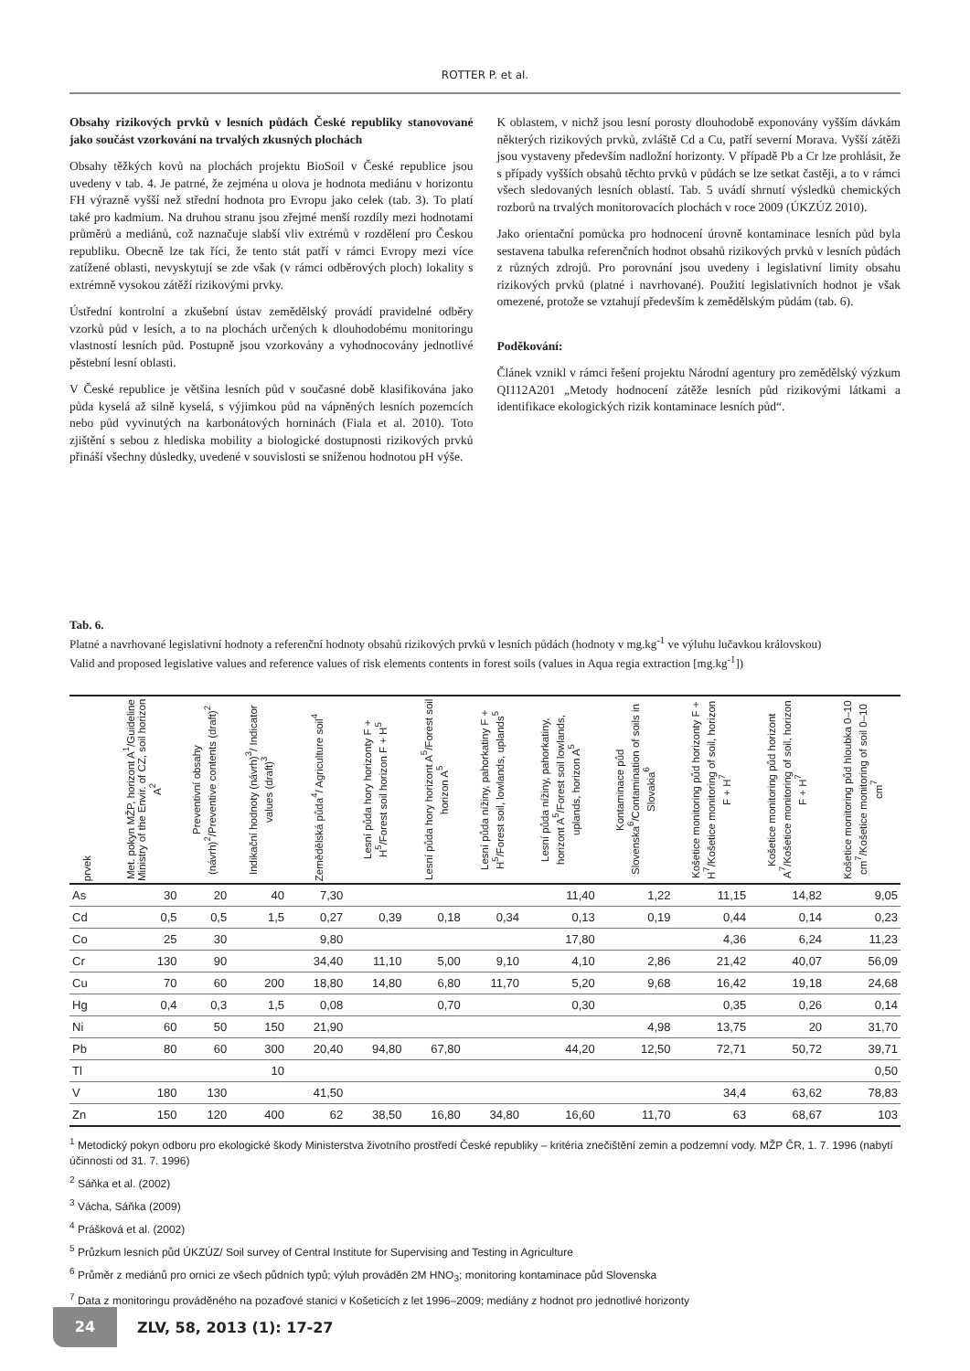ROTTER P. et al.
Obsahy rizikových prvků v lesních půdách České republiky stanovované jako součást vzorkování na trvalých zkusných plochách
Obsahy těžkých kovů na plochách projektu BioSoil v České republice jsou uvedeny v tab. 4. Je patrné, že zejména u olova je hodnota mediánu v horizontu FH výrazně vyšší než střední hodnota pro Evropu jako celek (tab. 3). To platí také pro kadmium. Na druhou stranu jsou zřejmé menší rozdíly mezi hodnotami průměrů a mediánů, což naznačuje slabší vliv extrémů v rozdělení pro Českou republiku. Obecně lze tak říci, že tento stát patří v rámci Evropy mezi více zatížené oblasti, nevyskytují se zde však (v rámci odběrových ploch) lokality s extrémně vysokou zátěží rizikovými prvky.
Ústřední kontrolní a zkušební ústav zemědělský provádí pravidelné odběry vzorků půd v lesích, a to na plochách určených k dlouhodobému monitoringu vlastností lesních půd. Postupně jsou vzorkovány a vyhodnocovány jednotlivé pěstební lesní oblasti.
V České republice je většina lesních půd v současné době klasifikována jako půda kyselá až silně kyselá, s výjimkou půd na vápněných lesních pozemcích nebo půd vyvinutých na karbonátových horninách (Fiala et al. 2010). Toto zjištění s sebou z hlediska mobility a biologické dostupnosti rizikových prvků přináší všechny důsledky, uvedené v souvislosti se sníženou hodnotou pH výše.
K oblastem, v nichž jsou lesní porosty dlouhodobě exponovány vyšším dávkám některých rizikových prvků, zvláště Cd a Cu, patří severní Morava. Vyšší zátěži jsou vystaveny především nadložní horizonty. V případě Pb a Cr lze prohlásit, že s případy vyšších obsahů těchto prvků v půdách se lze setkat častěji, a to v rámci všech sledovaných lesních oblastí. Tab. 5 uvádí shrnutí výsledků chemických rozborů na trvalých monitorovacích plochách v roce 2009 (ÚKZÚZ 2010).
Jako orientační pomůcka pro hodnocení úrovně kontaminace lesních půd byla sestavena tabulka referenčních hodnot obsahů rizikových prvků v lesních půdách z různých zdrojů. Pro porovnání jsou uvedeny i legislativní limity obsahu rizikových prvků (platné i navrhované). Použití legislativních hodnot je však omezené, protože se vztahují především k zemědělským půdám (tab. 6).
Poděkování:
Článek vznikl v rámci řešení projektu Národní agentury pro zemědělský výzkum QI112A201 „Metody hodnocení zátěže lesních půd rizikovými látkami a identifikace ekologických rizik kontaminace lesních půd“.
Tab. 6.
Platné a navrhované legislativní hodnoty a referenční hodnoty obsahů rizikových prvků v lesních půdách (hodnoty v mg.kg<sup>-1</sup> ve výluhu lučavkou královskou)
Valid and proposed legislative values and reference values of risk elements contents in forest soils (values in Aqua regia extraction [mg.kg<sup>-1</sup>])
| prvek | Met. pokyn MŽP, horizont A<sup>1</sup>/Guideline Ministry of the Envir. of CZ, soil horizon A<sup>2</sup> | Preventivní obsahy (návrh)<sup>2</sup>/Preventive contents (draft)<sup>2</sup> | Indikační hodnoty (návrh)<sup>3</sup>/ Indicator values (draft)<sup>3</sup> | Zemědělská půda<sup>4</sup>/ Agriculture soil<sup>4</sup> | Lesní půda hory horizonty F + H<sup>5</sup>/Forest soil horizon F + H<sup>5</sup> | Lesní půda hory horizont A<sup>5</sup>/Forest soil horizon A<sup>5</sup> | Lesní půda nížiny, pahorkatiny F + H<sup>5</sup>/Forest soil, lowlands, uplands<sup>5</sup> | Lesní půda nížiny, pahorkatiny, horizont A<sup>5</sup>/Forest soil lowlands, uplands, horizon A<sup>5</sup> | Kontaminace půd Slovenska<sup>6</sup>/Contamination of soils in Slovakia<sup>6</sup> | Košetice monitoring půd horizonty F + H<sup>7</sup>/Košetice monitoring of soil, horizon F + H<sup>7</sup> | Košetice monitoring půd horizont A<sup>7</sup>/Košetice monitoring of soil, horizon F + H<sup>7</sup> | Košetice monitoring půd hloubka 0–10 cm<sup>7</sup>/Košetice monitoring of soil 0–10 cm<sup>7</sup> |
| --- | --- | --- | --- | --- | --- | --- | --- | --- | --- | --- | --- | --- |
| As | 30 | 20 | 40 | 7,30 | | | | 11,40 | 1,22 | 11,15 | 14,82 | 9,05 |
| Cd | 0,5 | 0,5 | 1,5 | 0,27 | 0,39 | 0,18 | 0,34 | 0,13 | 0,19 | 0,44 | 0,14 | 0,23 |
| Co | 25 | 30 | | 9,80 | | | | 17,80 | | 4,36 | 6,24 | 11,23 |
| Cr | 130 | 90 | | 34,40 | 11,10 | 5,00 | 9,10 | 4,10 | 2,86 | 21,42 | 40,07 | 56,09 |
| Cu | 70 | 60 | 200 | 18,80 | 14,80 | 6,80 | 11,70 | 5,20 | 9,68 | 16,42 | 19,18 | 24,68 |
| Hg | 0,4 | 0,3 | 1,5 | 0,08 | | 0,70 | | 0,30 | | 0,35 | 0,26 | 0,14 |
| Ni | 60 | 50 | 150 | 21,90 | | | | | 4,98 | 13,75 | 20 | 31,70 |
| Pb | 80 | 60 | 300 | 20,40 | 94,80 | 67,80 | | 44,20 | 12,50 | 72,71 | 50,72 | 39,71 |
| Tl | | | 10 | | | | | | | | | 0,50 |
| V | 180 | 130 | | 41,50 | | | | | | 34,4 | 63,62 | 78,83 |
| Zn | 150 | 120 | 400 | 62 | 38,50 | 16,80 | 34,80 | 16,60 | 11,70 | 63 | 68,67 | 103 |
<sup>1</sup> Metodický pokyn odboru pro ekologické škody Ministerstva životního prostředí České republiky – kritéria znečištění zemin a podzemní vody. MŽP ČR, 1. 7. 1996 (nabytí účinnosti od 31. 7. 1996)
<sup>2</sup> Sáňka et al. (2002)
<sup>3</sup> Vácha, Sáňka (2009)
<sup>4</sup> Prášková et al. (2002)
<sup>5</sup> Průzkum lesních půd ÚKZÚZ/ Soil survey of Central Institute for Supervising and Testing in Agriculture
<sup>6</sup> Průměr z mediánů pro ornici ze všech půdních typů; výluh prováděn 2M HNO<sub>3</sub>; monitoring kontaminace půd Slovenska
<sup>7</sup> Data z monitoringu prováděného na pozaďové stanici v Košeticích z let 1996–2009; mediány z hodnot pro jednotlivé horizonty
24
ZLV, 58, 2013 (1): 17-27